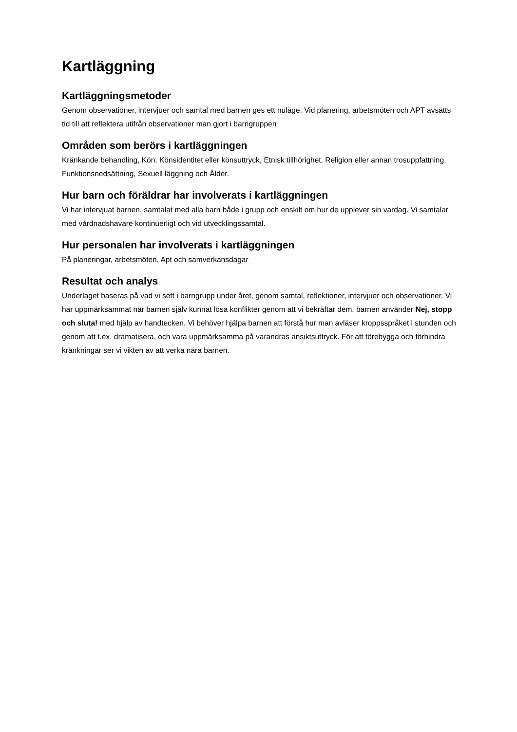Kartläggning
Kartläggningsmetoder
Genom observationer, intervjuer och samtal med barnen ges ett nuläge. Vid planering, arbetsmöten och APT avsätts tid till att reflektera utifrån observationer man gjort i barngruppen
Områden som berörs i kartläggningen
Kränkande behandling, Kön, Könsidentitet eller könsuttryck, Etnisk tillhörighet, Religion eller annan trosuppfattning, Funktionsnedsättning, Sexuell läggning och Ålder.
Hur barn och föräldrar har involverats i kartläggningen
Vi har intervjuat barnen, samtalat med alla barn både i grupp och enskilt om hur de upplever sin vardag. Vi samtalar med vårdnadshavare kontinuerligt och vid utvecklingssamtal.
Hur personalen har involverats i kartläggningen
På planeringar, arbetsmöten, Apt och samverkansdagar
Resultat och analys
Underlaget baseras på vad vi sett i barngrupp under året, genom samtal, reflektioner, intervjuer och observationer. Vi har uppmärksammat när barnen själv kunnat lösa konflikter genom att vi bekräftar dem. barnen använder Nej, stopp och sluta! med hjälp av handtecken. Vi behöver hjälpa barnen att förstå hur man avläser kroppsspråket i stunden och genom att t.ex. dramatisera, och vara uppmärksamma på varandras ansiktsuttryck. För att förebygga och förhindra kränkningar ser vi vikten av att verka nära barnen.